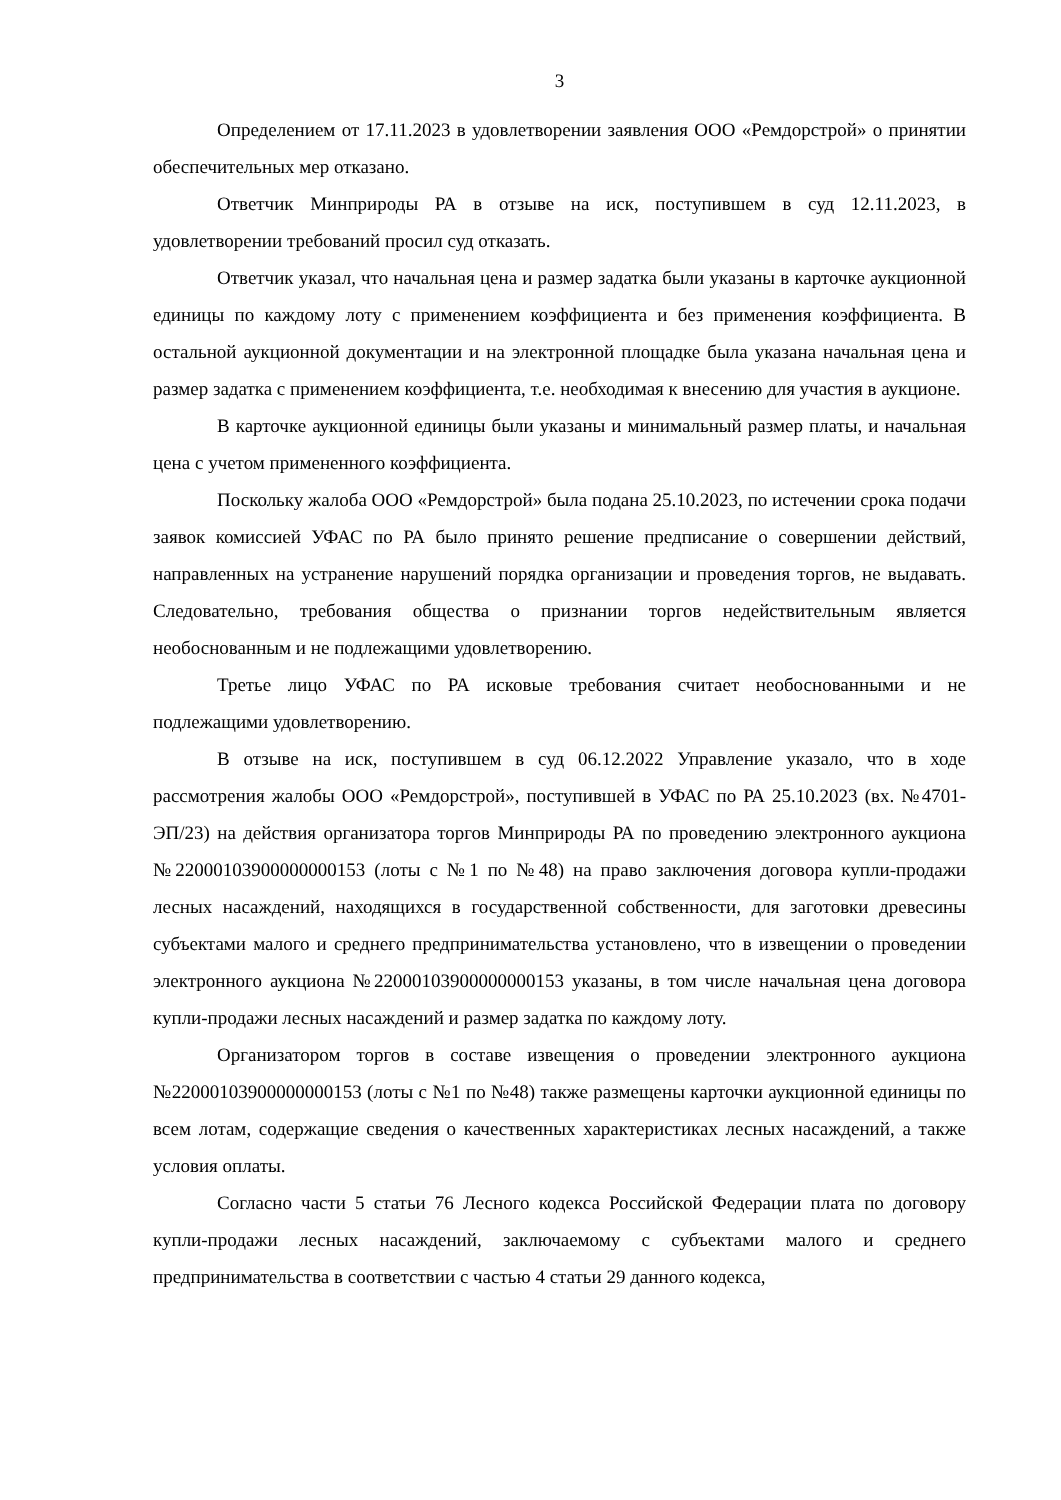3
Определением от 17.11.2023 в удовлетворении заявления ООО «Ремдорстрой» о принятии обеспечительных мер отказано.
Ответчик Минприроды РА в отзыве на иск, поступившем в суд 12.11.2023, в удовлетворении требований просил суд отказать.
Ответчик указал, что начальная цена и размер задатка были указаны в карточке аукционной единицы по каждому лоту с применением коэффициента и без применения коэффициента. В остальной аукционной документации и на электронной площадке была указана начальная цена и размер задатка с применением коэффициента, т.е. необходимая к внесению для участия в аукционе.
В карточке аукционной единицы были указаны и минимальный размер платы, и начальная цена с учетом примененного коэффициента.
Поскольку жалоба ООО «Ремдорстрой» была подана 25.10.2023, по истечении срока подачи заявок комиссией УФАС по РА было принято решение предписание о совершении действий, направленных на устранение нарушений порядка организации и проведения торгов, не выдавать. Следовательно, требования общества о признании торгов недействительным является необоснованным и не подлежащими удовлетворению.
Третье лицо УФАС по РА исковые требования считает необоснованными и не подлежащими удовлетворению.
В отзыве на иск, поступившем в суд 06.12.2022 Управление указало, что в ходе рассмотрения жалобы ООО «Ремдорстрой», поступившей в УФАС по РА 25.10.2023 (вх. №4701-ЭП/23) на действия организатора торгов Минприроды РА по проведению электронного аукциона №22000103900000000153 (лоты с №1 по №48) на право заключения договора купли-продажи лесных насаждений, находящихся в государственной собственности, для заготовки древесины субъектами малого и среднего предпринимательства установлено, что в извещении о проведении электронного аукциона №22000103900000000153 указаны, в том числе начальная цена договора купли-продажи лесных насаждений и размер задатка по каждому лоту.
Организатором торгов в составе извещения о проведении электронного аукциона №22000103900000000153 (лоты с №1 по №48) также размещены карточки аукционной единицы по всем лотам, содержащие сведения о качественных характеристиках лесных насаждений, а также условия оплаты.
Согласно части 5 статьи 76 Лесного кодекса Российской Федерации плата по договору купли-продажи лесных насаждений, заключаемому с субъектами малого и среднего предпринимательства в соответствии с частью 4 статьи 29 данного кодекса,